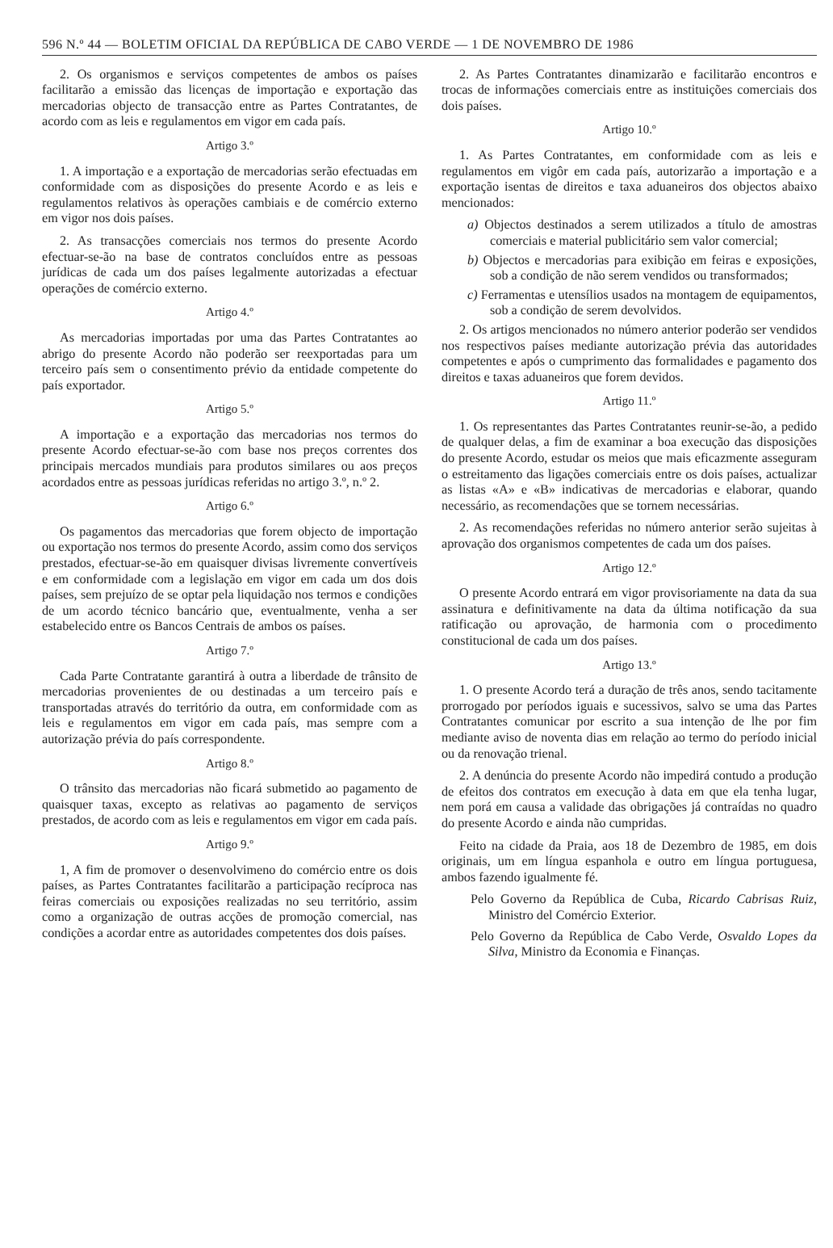596 N.º 44 — BOLETIM OFICIAL DA REPÚBLICA DE CABO VERDE — 1 DE NOVEMBRO DE 1986
2. Os organismos e serviços competentes de ambos os países facilitarão a emissão das licenças de importação e exportação das mercadorias objecto de transacção entre as Partes Contratantes, de acordo com as leis e regulamentos em vigor em cada país.
Artigo 3.º
1. A importação e a exportação de mercadorias serão efectuadas em conformidade com as disposições do presente Acordo e as leis e regulamentos relativos às operações cambiais e de comércio externo em vigor nos dois países.
2. As transacções comerciais nos termos do presente Acordo efectuar-se-ão na base de contratos concluídos entre as pessoas jurídicas de cada um dos países legalmente autorizadas a efectuar operações de comércio externo.
Artigo 4.º
As mercadorias importadas por uma das Partes Contratantes ao abrigo do presente Acordo não poderão ser reexportadas para um terceiro país sem o consentimento prévio da entidade competente do país exportador.
Artigo 5.º
A importação e a exportação das mercadorias nos termos do presente Acordo efectuar-se-ão com base nos preços correntes dos principais mercados mundiais para produtos similares ou aos preços acordados entre as pessoas jurídicas referidas no artigo 3.º, n.º 2.
Artigo 6.º
Os pagamentos das mercadorias que forem objecto de importação ou exportação nos termos do presente Acordo, assim como dos serviços prestados, efectuar-se-ão em quaisquer divisas livremente convertíveis e em conformidade com a legislação em vigor em cada um dos dois países, sem prejuízo de se optar pela liquidação nos termos e condições de um acordo técnico bancário que, eventualmente, venha a ser estabelecido entre os Bancos Centrais de ambos os países.
Artigo 7.º
Cada Parte Contratante garantirá à outra a liberdade de trânsito de mercadorias provenientes de ou destinadas a um terceiro país e transportadas através do território da outra, em conformidade com as leis e regulamentos em vigor em cada país, mas sempre com a autorização prévia do país correspondente.
Artigo 8.º
O trânsito das mercadorias não ficará submetido ao pagamento de quaisquer taxas, excepto as relativas ao pagamento de serviços prestados, de acordo com as leis e regulamentos em vigor em cada país.
Artigo 9.º
1, A fim de promover o desenvolvimeno do comércio entre os dois países, as Partes Contratantes facilitarão a participação recíproca nas feiras comerciais ou exposições realizadas no seu território, assim como a organização de outras acções de promoção comercial, nas condições a acordar entre as autoridades competentes dos dois países.
2. As Partes Contratantes dinamizarão e facilitarão encontros e trocas de informações comerciais entre as instituições comerciais dos dois países.
Artigo 10.º
1. As Partes Contratantes, em conformidade com as leis e regulamentos em vigôr em cada país, autorizarão a importação e a exportação isentas de direitos e taxa aduaneiros dos objectos abaixo mencionados:
a) Objectos destinados a serem utilizados a título de amostras comerciais e material publicitário sem valor comercial;
b) Objectos e mercadorias para exibição em feiras e exposições, sob a condição de não serem vendidos ou transformados;
c) Ferramentas e utensílios usados na montagem de equipamentos, sob a condição de serem devolvidos.
2. Os artigos mencionados no número anterior poderão ser vendidos nos respectivos países mediante autorização prévia das autoridades competentes e após o cumprimento das formalidades e pagamento dos direitos e taxas aduaneiros que forem devidos.
Artigo 11.º
1. Os representantes das Partes Contratantes reunir-se-ão, a pedido de qualquer delas, a fim de examinar a boa execução das disposições do presente Acordo, estudar os meios que mais eficazmente asseguram o estreitamento das ligações comerciais entre os dois países, actualizar as listas «A» e «B» indicativas de mercadorias e elaborar, quando necessário, as recomendações que se tornem necessárias.
2. As recomendações referidas no número anterior serão sujeitas à aprovação dos organismos competentes de cada um dos países.
Artigo 12.º
O presente Acordo entrará em vigor provisoriamente na data da sua assinatura e definitivamente na data da última notificação da sua ratificação ou aprovação, de harmonia com o procedimento constitucional de cada um dos países.
Artigo 13.º
1. O presente Acordo terá a duração de três anos, sendo tacitamente prorrogado por períodos iguais e sucessivos, salvo se uma das Partes Contratantes comunicar por escrito a sua intenção de lhe por fim mediante aviso de noventa dias em relação ao termo do período inicial ou da renovação trienal.
2. A denúncia do presente Acordo não impedirá contudo a produção de efeitos dos contratos em execução à data em que ela tenha lugar, nem porá em causa a validade das obrigações já contraídas no quadro do presente Acordo e ainda não cumpridas.
Feito na cidade da Praia, aos 18 de Dezembro de 1985, em dois originais, um em língua espanhola e outro em língua portuguesa, ambos fazendo igualmente fé.
Pelo Governo da República de Cuba, Ricardo Cabrisas Ruiz, Ministro del Comércio Exterior.
Pelo Governo da República de Cabo Verde, Osvaldo Lopes da Silva, Ministro da Economia e Finanças.